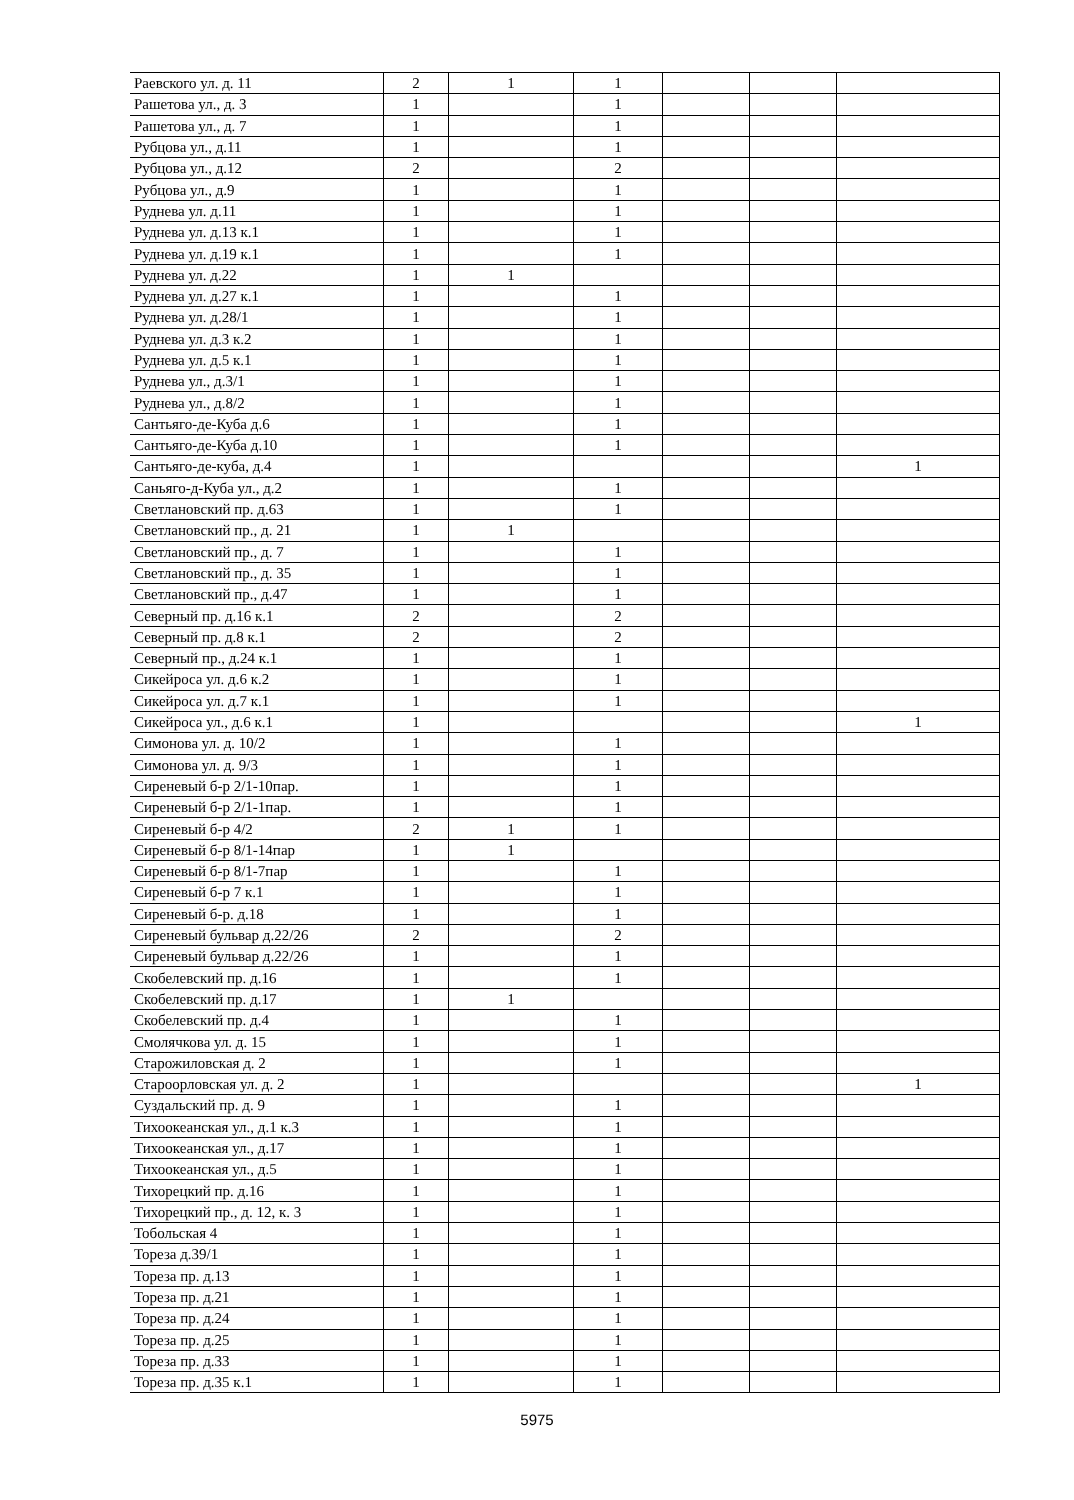| Раевского ул. д. 11 | 2 | 1 | 1 | | | |
| Рашетова ул., д. 3 | 1 | | 1 | | | |
| Рашетова ул., д. 7 | 1 | | 1 | | | |
| Рубцова ул., д.11 | 1 | | 1 | | | |
| Рубцова ул., д.12 | 2 | | 2 | | | |
| Рубцова ул., д.9 | 1 | | 1 | | | |
| Руднева ул. д.11 | 1 | | 1 | | | |
| Руднева ул. д.13 к.1 | 1 | | 1 | | | |
| Руднева ул. д.19 к.1 | 1 | | 1 | | | |
| Руднева ул. д.22 | 1 | 1 | | | | |
| Руднева ул. д.27 к.1 | 1 | | 1 | | | |
| Руднева ул. д.28/1 | 1 | | 1 | | | |
| Руднева ул. д.3 к.2 | 1 | | 1 | | | |
| Руднева ул. д.5 к.1 | 1 | | 1 | | | |
| Руднева ул., д.3/1 | 1 | | 1 | | | |
| Руднева ул., д.8/2 | 1 | | 1 | | | |
| Сантьяго-де-Куба д.6 | 1 | | 1 | | | |
| Сантьяго-де-Куба д.10 | 1 | | 1 | | | |
| Сантьяго-де-куба, д.4 | 1 | | | | | 1 |
| Саньяго-д-Куба ул., д.2 | 1 | | 1 | | | |
| Светлановский пр. д.63 | 1 | | 1 | | | |
| Светлановский пр., д. 21 | 1 | 1 | | | | |
| Светлановский пр., д. 7 | 1 | | 1 | | | |
| Светлановский пр., д. 35 | 1 | | 1 | | | |
| Светлановский пр., д.47 | 1 | | 1 | | | |
| Северный пр. д.16 к.1 | 2 | | 2 | | | |
| Северный пр. д.8 к.1 | 2 | | 2 | | | |
| Северный пр., д.24 к.1 | 1 | | 1 | | | |
| Сикейроса ул. д.6 к.2 | 1 | | 1 | | | |
| Сикейроса ул. д.7 к.1 | 1 | | 1 | | | |
| Сикейроса ул., д.6 к.1 | 1 | | | | | 1 |
| Симонова ул. д. 10/2 | 1 | | 1 | | | |
| Симонова ул. д. 9/3 | 1 | | 1 | | | |
| Сиреневый б-р 2/1-10пар. | 1 | | 1 | | | |
| Сиреневый б-р 2/1-1пар. | 1 | | 1 | | | |
| Сиреневый б-р 4/2 | 2 | 1 | 1 | | | |
| Сиреневый б-р 8/1-14пар | 1 | 1 | | | | |
| Сиреневый б-р 8/1-7пар | 1 | | 1 | | | |
| Сиреневый б-р 7 к.1 | 1 | | 1 | | | |
| Сиреневый б-р. д.18 | 1 | | 1 | | | |
| Сиреневый бульвар д.22/26 | 2 | | 2 | | | |
| Сиреневый бульвар д.22/26 | 1 | | 1 | | | |
| Скобелевский пр. д.16 | 1 | | 1 | | | |
| Скобелевский пр. д.17 | 1 | 1 | | | | |
| Скобелевский пр. д.4 | 1 | | 1 | | | |
| Смолячкова ул. д. 15 | 1 | | 1 | | | |
| Старожиловская д. 2 | 1 | | 1 | | | |
| Староорловская ул. д. 2 | 1 | | | | | 1 |
| Суздальский пр. д. 9 | 1 | | 1 | | | |
| Тихоокеанская ул., д.1 к.3 | 1 | | 1 | | | |
| Тихоокеанская ул., д.17 | 1 | | 1 | | | |
| Тихоокеанская ул., д.5 | 1 | | 1 | | | |
| Тихорецкий пр. д.16 | 1 | | 1 | | | |
| Тихорецкий пр., д. 12, к. 3 | 1 | | 1 | | | |
| Тобольская 4 | 1 | | 1 | | | |
| Тореза д.39/1 | 1 | | 1 | | | |
| Тореза пр. д.13 | 1 | | 1 | | | |
| Тореза пр. д.21 | 1 | | 1 | | | |
| Тореза пр. д.24 | 1 | | 1 | | | |
| Тореза пр. д.25 | 1 | | 1 | | | |
| Тореза пр. д.33 | 1 | | 1 | | | |
| Тореза пр. д.35 к.1 | 1 | | 1 | | | |
5975